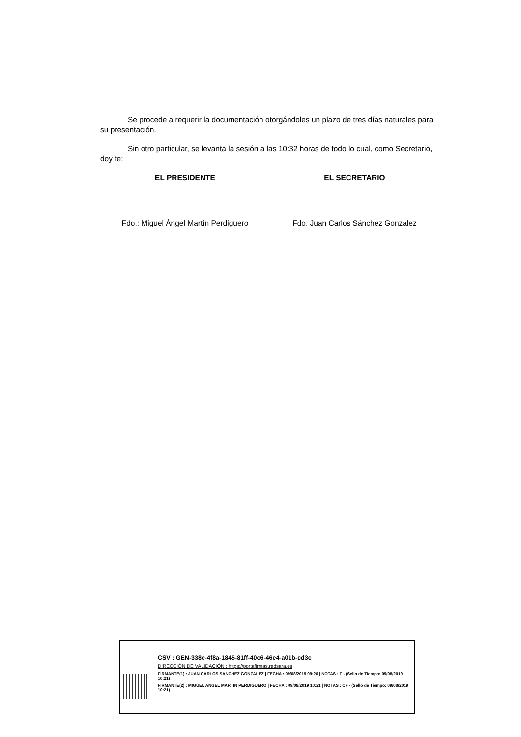Se procede a requerir la documentación otorgándoles un plazo de tres días naturales para su presentación.
Sin otro particular, se levanta la sesión a las 10:32 horas de todo lo cual, como Secretario, doy fe:
EL PRESIDENTE EL SECRETARIO
Fdo.: Miguel Ángel Martín Perdiguero
Fdo. Juan Carlos Sánchez González
CSV : GEN-338e-4f8a-1845-81ff-40c6-46e4-a01b-cd3c
DIRECCIÓN DE VALIDACIÓN : https://portafirmas.redsara.es
FIRMANTE(1) : JUAN CARLOS SANCHEZ GONZALEZ | FECHA : 09/08/2019 09:20 | NOTAS : F - (Sello de Tiempo: 09/08/2019 10:21)
FIRMANTE(2) : MIGUEL ANGEL MARTIN PERDIGUERO | FECHA : 09/08/2019 10:21 | NOTAS : CF - (Sello de Tiempo: 09/08/2019 10:21)